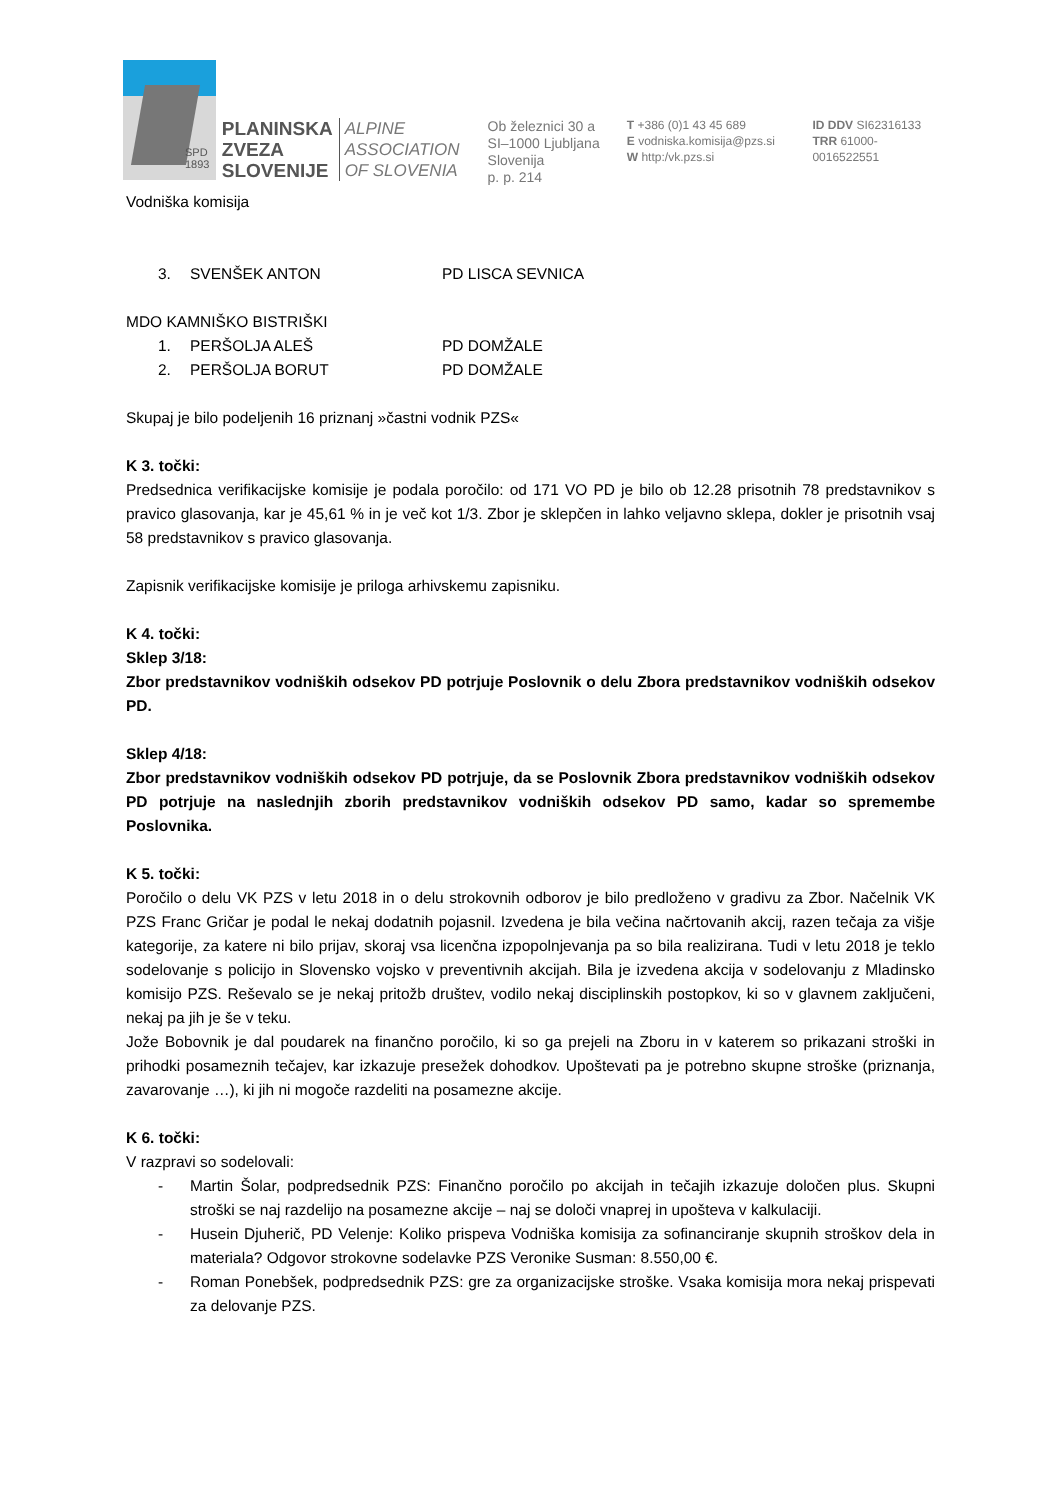SPD
1893
PLANINSKA
ZVEZA
SLOVENIJE
ALPINE
ASSOCIATION
OF SLOVENIA
Ob železnici 30 a
SI–1000 Ljubljana
Slovenija
p. p. 214
T +386 (0)1 43 45 689
E vodniska.komisija@pzs.si
W http:/vk.pzs.si
ID DDV SI62316133
TRR 61000-0016522551
Vodniška komisija
3. SVENŠEK ANTON PD LISCA SEVNICA
MDO KAMNIŠKO BISTRIŠKI
1. PERŠOLJA ALEŠ PD DOMŽALE
2. PERŠOLJA BORUT PD DOMŽALE
Skupaj je bilo podeljenih 16 priznanj »častni vodnik PZS«
K 3. točki:
Predsednica verifikacijske komisije je podala poročilo: od 171 VO PD je bilo ob 12.28 prisotnih 78 predstavnikov s pravico glasovanja, kar je 45,61 % in je več kot 1/3. Zbor je sklepčen in lahko veljavno sklepa, dokler je prisotnih vsaj 58 predstavnikov s pravico glasovanja.
Zapisnik verifikacijske komisije je priloga arhivskemu zapisniku.
K 4. točki:
Sklep 3/18:
Zbor predstavnikov vodniških odsekov PD potrjuje Poslovnik o delu Zbora predstavnikov vodniških odsekov PD.
Sklep 4/18:
Zbor predstavnikov vodniških odsekov PD potrjuje, da se Poslovnik Zbora predstavnikov vodniških odsekov PD potrjuje na naslednjih zborih predstavnikov vodniških odsekov PD samo, kadar so spremembe Poslovnika.
K 5. točki:
Poročilo o delu VK PZS v letu 2018 in o delu strokovnih odborov je bilo predloženo v gradivu za Zbor. Načelnik VK PZS Franc Gričar je podal le nekaj dodatnih pojasnil. Izvedena je bila večina načrtovanih akcij, razen tečaja za višje kategorije, za katere ni bilo prijav, skoraj vsa licenčna izpopolnjevanja pa so bila realizirana. Tudi v letu 2018 je teklo sodelovanje s policijo in Slovensko vojsko v preventivnih akcijah. Bila je izvedena akcija v sodelovanju z Mladinsko komisijo PZS. Reševalo se je nekaj pritožb društev, vodilo nekaj disciplinskih postopkov, ki so v glavnem zaključeni, nekaj pa jih je še v teku.
Jože Bobovnik je dal poudarek na finančno poročilo, ki so ga prejeli na Zboru in v katerem so prikazani stroški in prihodki posameznih tečajev, kar izkazuje presežek dohodkov. Upoštevati pa je potrebno skupne stroške (priznanja, zavarovanje …), ki jih ni mogoče razdeliti na posamezne akcije.
K 6. točki:
V razpravi so sodelovali:
- Martin Šolar, podpredsednik PZS: Finančno poročilo po akcijah in tečajih izkazuje določen plus. Skupni stroški se naj razdelijo na posamezne akcije – naj se določi vnaprej in upošteva v kalkulaciji.
- Husein Djuherič, PD Velenje: Koliko prispeva Vodniška komisija za sofinanciranje skupnih stroškov dela in materiala? Odgovor strokovne sodelavke PZS Veronike Susman: 8.550,00 €.
- Roman Ponebšek, podpredsednik PZS: gre za organizacijske stroške. Vsaka komisija mora nekaj prispevati za delovanje PZS.